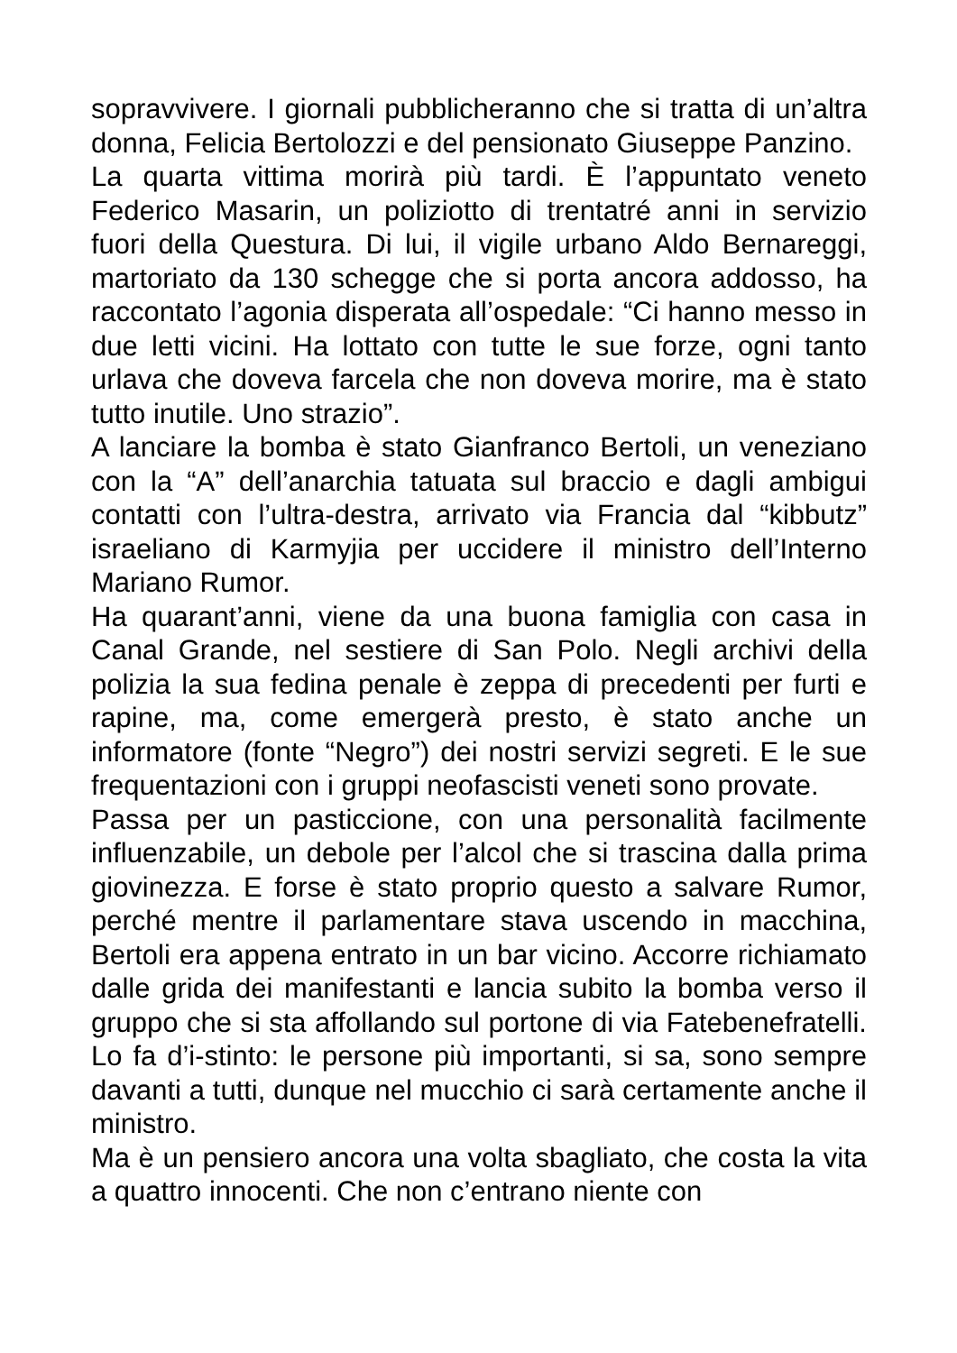sopravvivere. I giornali pubblicheranno che si tratta di un’altra donna, Felicia Bertolozzi e del pensionato Giuseppe Panzino.
La quarta vittima morirà più tardi. È l’appuntato veneto Federico Masarin, un poliziotto di trentatré anni in servizio fuori della Questura. Di lui, il vigile urbano Aldo Bernareggi, martoriato da 130 schegge che si porta ancora addosso, ha raccontato l’agonia disperata all’ospedale: “Ci hanno messo in due letti vicini. Ha lottato con tutte le sue forze, ogni tanto urlava che doveva farcela che non doveva morire, ma è stato tutto inutile. Uno strazio”.
A lanciare la bomba è stato Gianfranco Bertoli, un veneziano con la “A” dell’anarchia tatuata sul braccio e dagli ambigui contatti con l’ultra-destra, arrivato via Francia dal “kibbutz” israeliano di Karmyjia per uccidere il ministro dell’Interno Mariano Rumor.
Ha quarant’anni, viene da una buona famiglia con casa in Canal Grande, nel sestiere di San Polo. Negli archivi della polizia la sua fedina penale è zeppa di precedenti per furti e rapine, ma, come emergerà presto, è stato anche un informatore (fonte “Negro”) dei nostri servizi segreti. E le sue frequentazioni con i gruppi neofascisti veneti sono provate.
Passa per un pasticcione, con una personalità facilmente influenzabile, un debole per l’alcol che si trascina dalla prima giovinezza. E forse è stato proprio questo a salvare Rumor, perché mentre il parlamentare stava uscendo in macchina, Bertoli era appena entrato in un bar vicino. Accorre richiamato dalle grida dei manifestanti e lancia subito la bomba verso il gruppo che si sta affollando sul portone di via Fatebenefratelli. Lo fa d’i-stinto: le persone più importanti, si sa, sono sempre davanti a tutti, dunque nel mucchio ci sarà certamente anche il ministro.
Ma è un pensiero ancora una volta sbagliato, che costa la vita a quattro innocenti. Che non c’entrano niente con